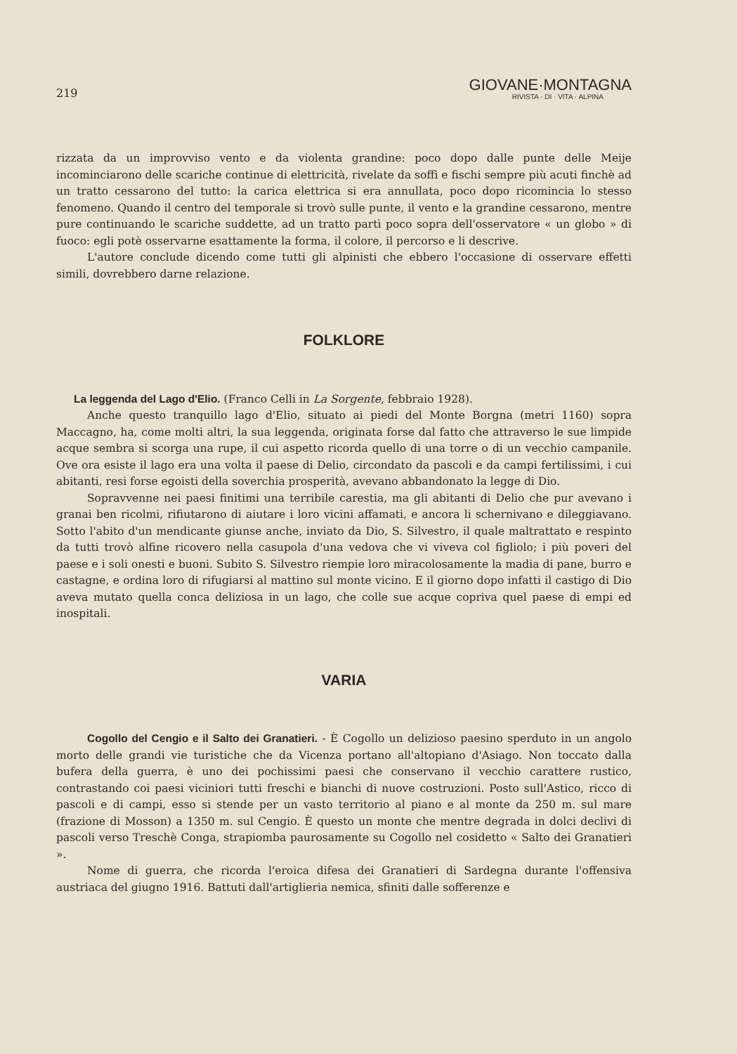219
GIOVANE·MONTAGNA
RIVISTA · DI · VITA · ALPINA
rizzata da un improvviso vento e da violenta grandine: poco dopo dalle punte delle Meije incominciarono delle scariche continue di elettricità, rivelate da soffi e fischi sempre più acuti finchè ad un tratto cessarono del tutto: la carica elettrica si era annullata, poco dopo ricomincia lo stesso fenomeno. Quando il centro del temporale si trovò sulle punte, il vento e la grandine cessarono, mentre pure continuando le scariche suddette, ad un tratto partì poco sopra dell'osservatore « un globo » di fuoco: egli potè osservarne esattamente la forma, il colore, il percorso e li descrive.
L'autore conclude dicendo come tutti gli alpinisti che ebbero l'occasione di osservare effetti simili, dovrebbero darne relazione.
FOLKLORE
La leggenda del Lago d'Elio. (Franco Celli in La Sorgente, febbraio 1928).
Anche questo tranquillo lago d'Elio, situato ai piedi del Monte Borgna (metri 1160) sopra Maccagno, ha, come molti altri, la sua leggenda, originata forse dal fatto che attraverso le sue limpide acque sembra si scorga una rupe, il cui aspetto ricorda quello di una torre o di un vecchio campanile. Ove ora esiste il lago era una volta il paese di Delio, circondato da pascoli e da campi fertilissimi, i cui abitanti, resi forse egoisti della soverchia prosperità, avevano abbandonato la legge di Dio.
Sopravvenne nei paesi finitimi una terribile carestia, ma gli abitanti di Delio che pur avevano i granai ben ricolmi, rifiutarono di aiutare i loro vicini affamati, e ancora li schernivano e dileggiavano. Sotto l'abito d'un mendicante giunse anche, inviato da Dio, S. Silvestro, il quale maltrattato e respinto da tutti trovò alfine ricovero nella casupola d'una vedova che vi viveva col figliolo; i più poveri del paese e i soli onesti e buoni. Subito S. Silvestro riempie loro miracolosamente la madia di pane, burro e castagne, e ordina loro di rifugiarsi al mattino sul monte vicino. E il giorno dopo infatti il castigo di Dio aveva mutato quella conca deliziosa in un lago, che colle sue acque copriva quel paese di empi ed inospitali.
VARIA
Cogollo del Cengio e il Salto dei Granatieri. - È Cogollo un delizioso paesino sperduto in un angolo morto delle grandi vie turistiche che da Vicenza portano all'altopiano d'Asiago. Non toccato dalla bufera della guerra, è uno dei pochissimi paesi che conservano il vecchio carattere rustico, contrastando coi paesi viciniori tutti freschi e bianchi di nuove costruzioni. Posto sull'Astico, ricco di pascoli e di campi, esso si stende per un vasto territorio al piano e al monte da 250 m. sul mare (frazione di Mosson) a 1350 m. sul Cengio. È questo un monte che mentre degrada in dolci declivi di pascoli verso Treschè Conga, strapiomba paurosamente su Cogollo nel cosidetto « Salto dei Granatieri ».
Nome di guerra, che ricorda l'eroica difesa dei Granatieri di Sardegna durante l'offensiva austriaca del giugno 1916. Battuti dall'artiglieria nemica, sfiniti dalle sofferenze e